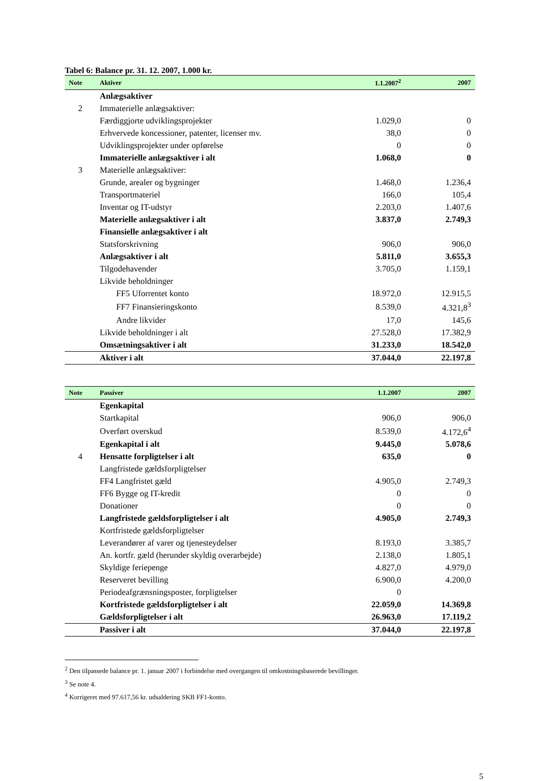Tabel 6: Balance pr. 31. 12. 2007, 1.000 kr.
| Note | Aktiver | 1.1.2007<sup>2</sup> | 2007 |
| --- | --- | --- | --- |
| | Anlægsaktiver | | |
| 2 | Immaterielle anlægsaktiver: | | |
| | Færdiggjorte udviklingsprojekter | 1.029,0 | 0 |
| | Erhvervede koncessioner, patenter, licenser mv. | 38,0 | 0 |
| | Udviklingsprojekter under opførelse | 0 | 0 |
| | Immaterielle anlægsaktiver i alt | 1.068,0 | 0 |
| 3 | Materielle anlægsaktiver: | | |
| | Grunde, arealer og bygninger | 1.468,0 | 1.236,4 |
| | Transportmateriel | 166,0 | 105,4 |
| | Inventar og IT-udstyr | 2.203,0 | 1.407,6 |
| | Materielle anlægsaktiver i alt | 3.837,0 | 2.749,3 |
| | Finansielle anlægsaktiver i alt | | |
| | Statsforskrivning | 906,0 | 906,0 |
| | Anlægsaktiver i alt | 5.811,0 | 3.655,3 |
| | Tilgodehavender | 3.705,0 | 1.159,1 |
| | Likvide beholdninger | | |
| | FF5 Uforrentet konto | 18.972,0 | 12.915,5 |
| | FF7 Finansieringskonto | 8.539,0 | 4.321,8<sup>3</sup> |
| | Andre likvider | 17,0 | 145,6 |
| | Likvide beholdninger i alt | 27.528,0 | 17.382,9 |
| | Omsætningsaktiver i alt | 31.233,0 | 18.542,0 |
| | Aktiver i alt | 37.044,0 | 22.197,8 |
| Note | Passiver | 1.1.2007 | 2007 |
| --- | --- | --- | --- |
| | Egenkapital | | |
| | Startkapital | 906,0 | 906,0 |
| | Overført overskud | 8.539,0 | 4.172,6<sup>4</sup> |
| | Egenkapital i alt | 9.445,0 | 5.078,6 |
| 4 | Hensatte forpligtelser i alt | 635,0 | 0 |
| | Langfristede gældsforpligtelser | | |
| | FF4 Langfristet gæld | 4.905,0 | 2.749,3 |
| | FF6 Bygge og IT-kredit | 0 | 0 |
| | Donationer | 0 | 0 |
| | Langfristede gældsforpligtelser i alt | 4.905,0 | 2.749,3 |
| | Kortfristede gældsforpligtelser | | |
| | Leverandører af varer og tjenesteydelser | 8.193,0 | 3.385,7 |
| | An. kortfr. gæld (herunder skyldig overarbejde) | 2.138,0 | 1.805,1 |
| | Skyldige feriepenge | 4.827,0 | 4.979,0 |
| | Reserveret bevilling | 6.900,0 | 4.200,0 |
| | Periodeafgrænsningsposter, forpligtelser | 0 | |
| | Kortfristede gældsforpligtelser i alt | 22.059,0 | 14.369,8 |
| | Gældsforpligtelser i alt | 26.963,0 | 17.119,2 |
| | Passiver i alt | 37.044,0 | 22.197,8 |
<sup>2</sup> Den tilpassede balance pr. 1. januar 2007 i forbindelse med overgangen til omkostningsbaserede bevillinger.
<sup>3</sup> Se note 4.
<sup>4</sup> Korrigeret med 97.617,56 kr. udsaldering SKB FF1-konto.
5